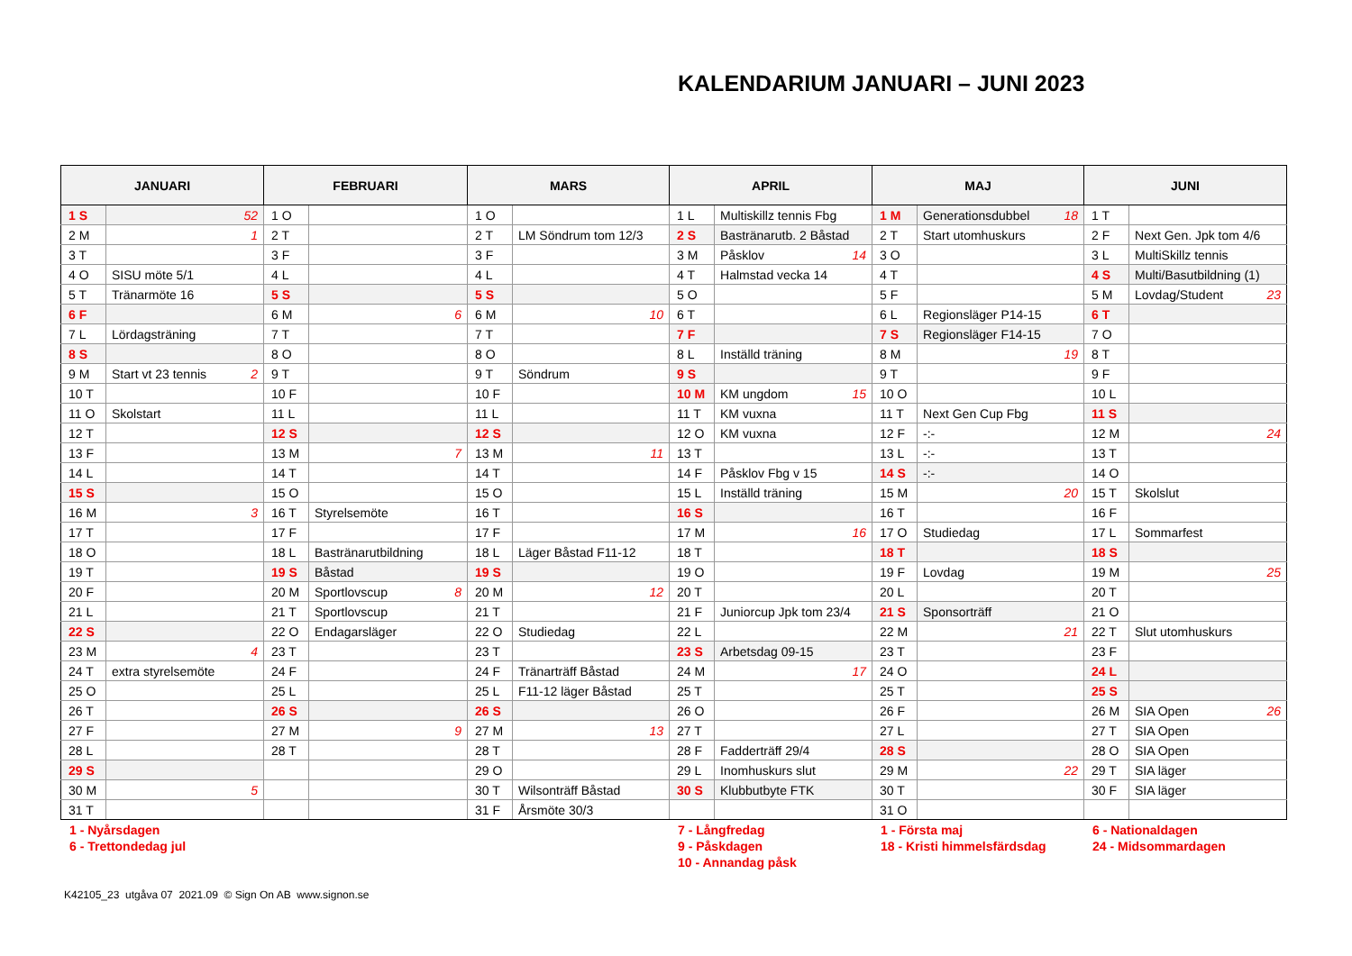KALENDARIUM JANUARI – JUNI 2023
| JANUARI | | FEBRUARI | | MARS | | APRIL | | MAJ | | JUNI | |
| --- | --- | --- | --- | --- | --- | --- | --- | --- | --- | --- | --- |
| 1 S | 52 | 1 O | | 1 O | | 1 L | Multiskillz tennis Fbg | 1 M | Generationsdubbel 18 | 1 T | |
| 2 M | 1 | 2 T | | 2 T | LM Söndrum tom 12/3 | 2 S | Bastränarutb. 2 Båstad | 2 T | Start utomhuskurs | 2 F | Next Gen. Jpk tom 4/6 |
| 3 T | | 3 F | | 3 F | | 3 M | Påsklov 14 | 3 O | | 3 L | MultiSkillz tennis |
| 4 O | SISU möte 5/1 | 4 L | | 4 L | | 4 T | Halmstad vecka 14 | 4 T | | 4 S | Multi/Basutbildning (1) |
| 5 T | Tränarmöte 16 | 5 S | | 5 S | | 5 O | | 5 F | | 5 M | Lovdag/Student 23 |
| 6 F | | 6 M | 6 | 6 M | 10 | 6 T | | 6 L | Regionsläger P14-15 | 6 T | |
| 7 L | Lördagsträning | 7 T | | 7 T | | 7 F | | 7 S | Regionsläger F14-15 | 7 O | |
| 8 S | | 8 O | | 8 O | | 8 L | Inställd träning | 8 M | 19 | 8 T | |
| 9 M | Start vt 23 tennis 2 | 9 T | | 9 T | Söndrum | 9 S | | 9 T | | 9 F | |
| 10 T | | 10 F | | 10 F | | 10 M | KM ungdom 15 | 10 O | | 10 L | |
| 11 O | Skolstart | 11 L | | 11 L | | 11 T | KM vuxna | 11 T | Next Gen Cup Fbg | 11 S | |
| 12 T | | 12 S | | 12 S | | 12 O | KM vuxna | 12 F | -:- | 12 M | 24 |
| 13 F | | 13 M | 7 | 13 M | 11 | 13 T | | 13 L | -:- | 13 T | |
| 14 L | | 14 T | | 14 T | | 14 F | Påsklov Fbg v 15 | 14 S | -:- | 14 O | |
| 15 S | | 15 O | | 15 O | | 15 L | Inställd träning | 15 M | 20 | 15 T | Skolslut |
| 16 M | 3 | 16 T | Styrelsemöte | 16 T | | 16 S | | 16 T | | 16 F | |
| 17 T | | 17 F | | 17 F | | 17 M | 16 | 17 O | Studiedag | 17 L | Sommarfest |
| 18 O | | 18 L | Bastränarutbildning | 18 L | Läger Båstad F11-12 | 18 T | | 18 T | | 18 S | |
| 19 T | | 19 S | Båstad | 19 S | | 19 O | | 19 F | Lovdag | 19 M | 25 |
| 20 F | | 20 M | Sportlovscup 8 | 20 M | 12 | 20 T | | 20 L | | 20 T | |
| 21 L | | 21 T | Sportlovscup | 21 T | | 21 F | Juniorcup Jpk tom 23/4 | 21 S | Sponsorträff | 21 O | |
| 22 S | | 22 O | Endagarsläger | 22 O | Studiedag | 22 L | | 22 M | 21 | 22 T | Slut utomhuskurs |
| 23 M | 4 | 23 T | | 23 T | | 23 S | Arbetsdag 09-15 | 23 T | | 23 F | |
| 24 T | extra styrelsemöte | 24 F | | 24 F | Tränarträff Båstad | 24 M | 17 | 24 O | | 24 L | |
| 25 O | | 25 L | | 25 L | F11-12 läger Båstad | 25 T | | 25 T | | 25 S | |
| 26 T | | 26 S | | 26 S | | 26 O | | 26 F | | 26 M | SIA Open 26 |
| 27 F | | 27 M | 9 | 27 M | 13 | 27 T | | 27 L | | 27 T | SIA Open |
| 28 L | | 28 T | | 28 T | | 28 F | Fadderträff 29/4 | 28 S | | 28 O | SIA Open |
| 29 S | | | | 29 O | | 29 L | Inomhuskurs slut | 29 M | 22 | 29 T | SIA läger |
| 30 M | 5 | | | 30 T | Wilsonträff Båstad | 30 S | Klubbutbyte FTK | 30 T | | 30 F | SIA läger |
| 31 T | | | | 31 F | Årsmöte 30/3 | | | 31 O | | | |
1 - Nyårsdagen
6 - Trettondedag jul
7 - Långfredag
9 - Påskdagen
10 - Annandag påsk
1 - Första maj
18 - Kristi himmelsfärdsdag
6 - Nationaldagen
24 - Midsommardagen
K42105_23 utgåva 07 2021.09 © Sign On AB www.signon.se